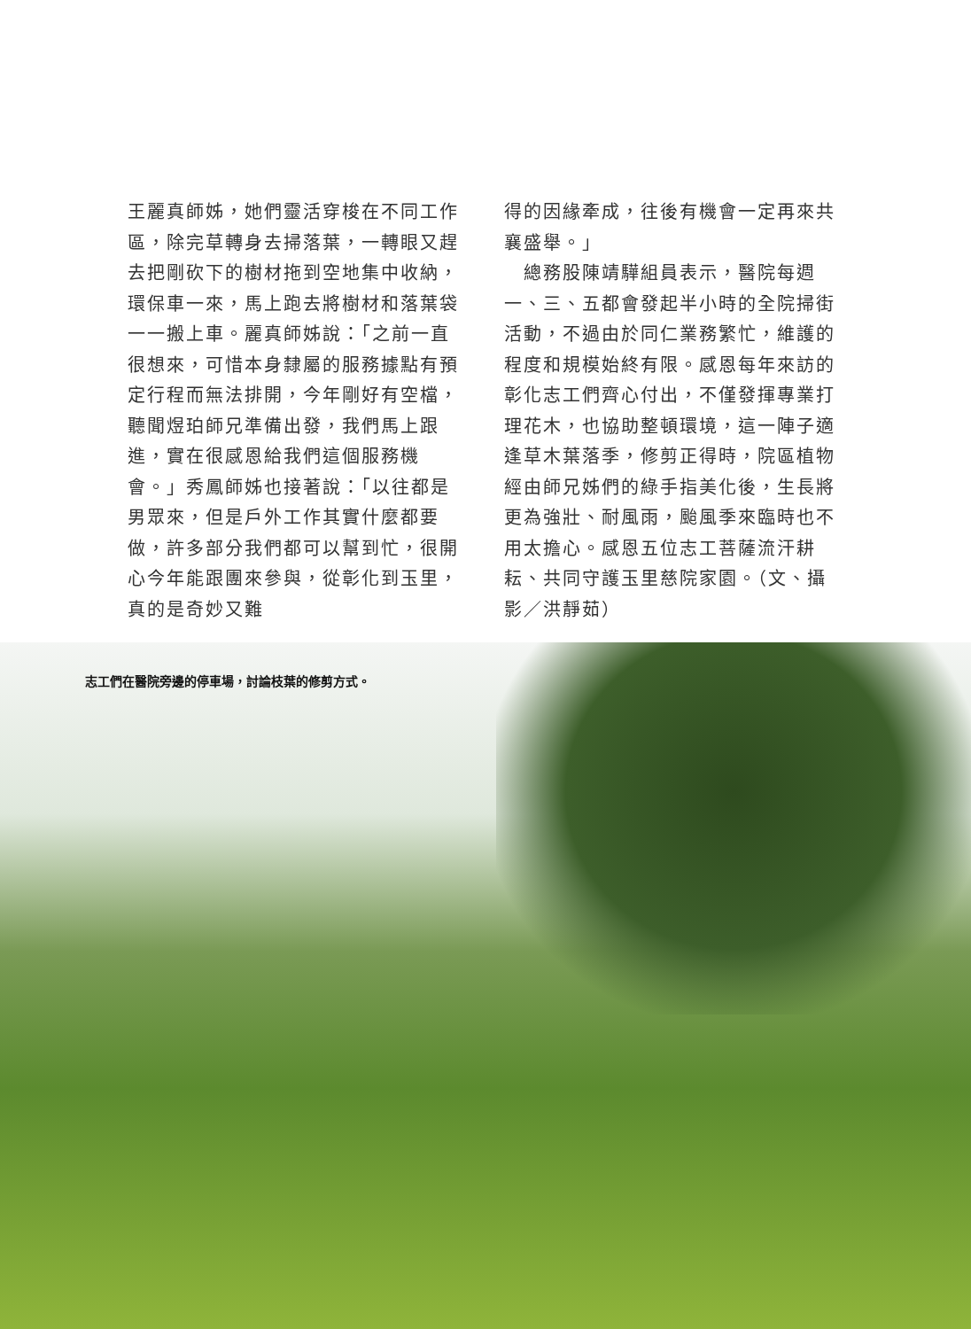王麗真師姊，她們靈活穿梭在不同工作區，除完草轉身去掃落葉，一轉眼又趕去把剛砍下的樹材拖到空地集中收納，環保車一來，馬上跑去將樹材和落葉袋一一搬上車。麗真師姊說：「之前一直很想來，可惜本身隸屬的服務據點有預定行程而無法排開，今年剛好有空檔，聽聞煜珀師兄準備出發，我們馬上跟進，實在很感恩給我們這個服務機會。」秀鳳師姊也接著說：「以往都是男眾來，但是戶外工作其實什麼都要做，許多部分我們都可以幫到忙，很開心今年能跟團來參與，從彰化到玉里，真的是奇妙又難
得的因緣牽成，往後有機會一定再來共襄盛舉。」
　總務股陳靖驊組員表示，醫院每週一、三、五都會發起半小時的全院掃街活動，不過由於同仁業務繁忙，維護的程度和規模始終有限。感恩每年來訪的彰化志工們齊心付出，不僅發揮專業打理花木，也協助整頓環境，這一陣子適逢草木葉落季，修剪正得時，院區植物經由師兄姊們的綠手指美化後，生長將更為強壯、耐風雨，颱風季來臨時也不用太擔心。感恩五位志工菩薩流汗耕耘、共同守護玉里慈院家園。（文、攝影／洪靜茹）
志工們在醫院旁邊的停車場，討論枝葉的修剪方式。